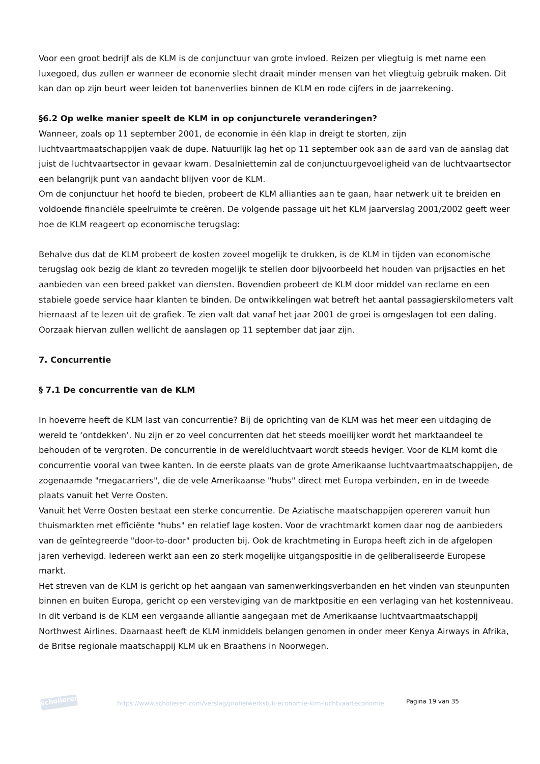Voor een groot bedrijf als de KLM is de conjunctuur van grote invloed. Reizen per vliegtuig is met name een luxegoed, dus zullen er wanneer de economie slecht draait minder mensen van het vliegtuig gebruik maken. Dit kan dan op zijn beurt weer leiden tot banenverlies binnen de KLM en rode cijfers in de jaarrekening.
§6.2 Op welke manier speelt de KLM in op conjuncturele veranderingen?
Wanneer, zoals op 11 september 2001, de economie in één klap in dreigt te storten, zijn luchtvaartmaatschappijen vaak de dupe. Natuurlijk lag het op 11 september ook aan de aard van de aanslag dat juist de luchtvaartsector in gevaar kwam. Desalniettemin zal de conjunctuurgevoeligheid van de luchtvaartsector een belangrijk punt van aandacht blijven voor de KLM.
Om de conjunctuur het hoofd te bieden, probeert de KLM allianties aan te gaan, haar netwerk uit te breiden en voldoende financiële speelruimte te creëren. De volgende passage uit het KLM jaarverslag 2001/2002 geeft weer hoe de KLM reageert op economische terugslag:
Behalve dus dat de KLM probeert de kosten zoveel mogelijk te drukken, is de KLM in tijden van economische terugslag ook bezig de klant zo tevreden mogelijk te stellen door bijvoorbeeld het houden van prijsacties en het aanbieden van een breed pakket van diensten. Bovendien probeert de KLM door middel van reclame en een stabiele goede service haar klanten te binden. De ontwikkelingen wat betreft het aantal passagierskilometers valt hiernaast af te lezen uit de grafiek. Te zien valt dat vanaf het jaar 2001 de groei is omgeslagen tot een daling. Oorzaak hiervan zullen wellicht de aanslagen op 11 september dat jaar zijn.
7. Concurrentie
§ 7.1 De concurrentie van de KLM
In hoeverre heeft de KLM last van concurrentie? Bij de oprichting van de KLM was het meer een uitdaging de wereld te ‘ontdekken’. Nu zijn er zo veel concurrenten dat het steeds moeilijker wordt het marktaandeel te behouden of te vergroten. De concurrentie in de wereldluchtvaart wordt steeds heviger. Voor de KLM komt die concurrentie vooral van twee kanten. In de eerste plaats van de grote Amerikaanse luchtvaartmaatschappijen, de zogenaamde "megacarriers", die de vele Amerikaanse "hubs" direct met Europa verbinden, en in de tweede plaats vanuit het Verre Oosten.
Vanuit het Verre Oosten bestaat een sterke concurrentie. De Aziatische maatschappijen opereren vanuit hun thuismarkten met efficiënte "hubs" en relatief lage kosten. Voor de vrachtmarkt komen daar nog de aanbieders van de geïntegreerde "door-to-door" producten bij. Ook de krachtmeting in Europa heeft zich in de afgelopen jaren verhevigd. Iedereen werkt aan een zo sterk mogelijke uitgangspositie in de geliberaliseerde Europese markt.
Het streven van de KLM is gericht op het aangaan van samenwerkingsverbanden en het vinden van steunpunten binnen en buiten Europa, gericht op een versteviging van de marktpositie en een verlaging van het kostenniveau. In dit verband is de KLM een vergaande alliantie aangegaan met de Amerikaanse luchtvaartmaatschappij Northwest Airlines. Daarnaast heeft de KLM inmiddels belangen genomen in onder meer Kenya Airways in Afrika, de Britse regionale maatschappij KLM uk en Braathens in Noorwegen.
scholieren
https://www.scholieren.com/verslag/profielwerkstuk-economie-klm-luchtvaarteconomie
Pagina 19 van 35